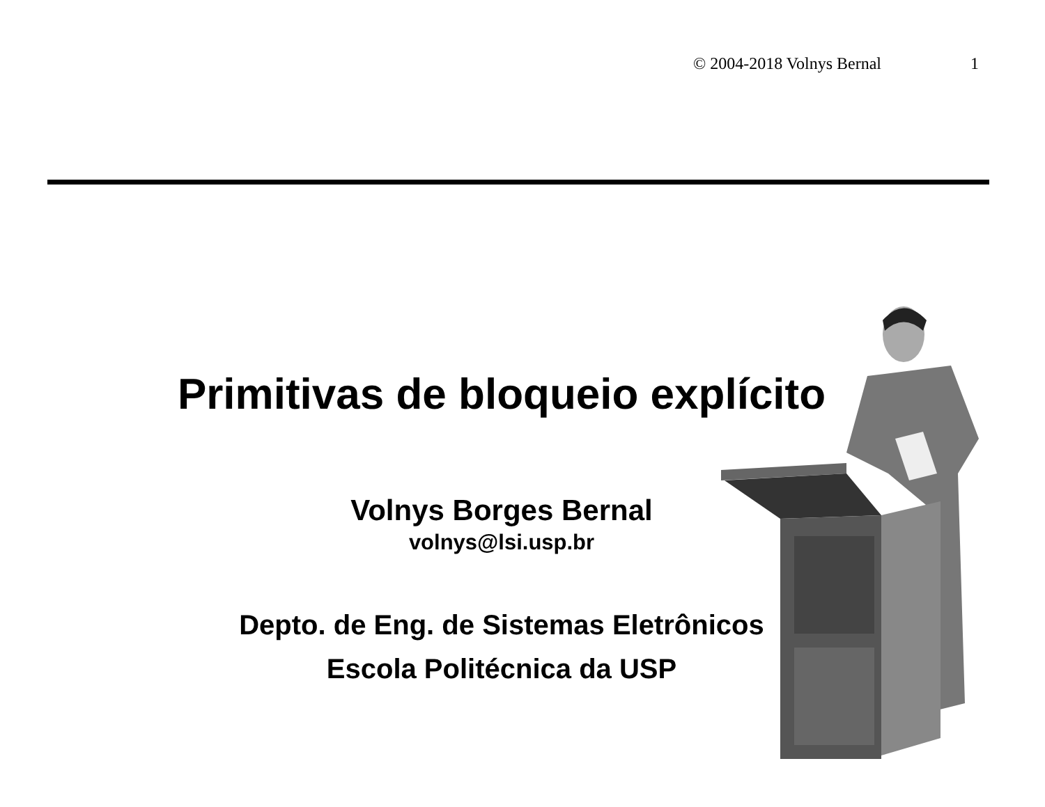© 2004-2018 Volnys Bernal 1
Primitivas de bloqueio explícito
Volnys Borges Bernal
volnys@lsi.usp.br
Depto. de Eng. de Sistemas Eletrônicos
Escola Politécnica da USP